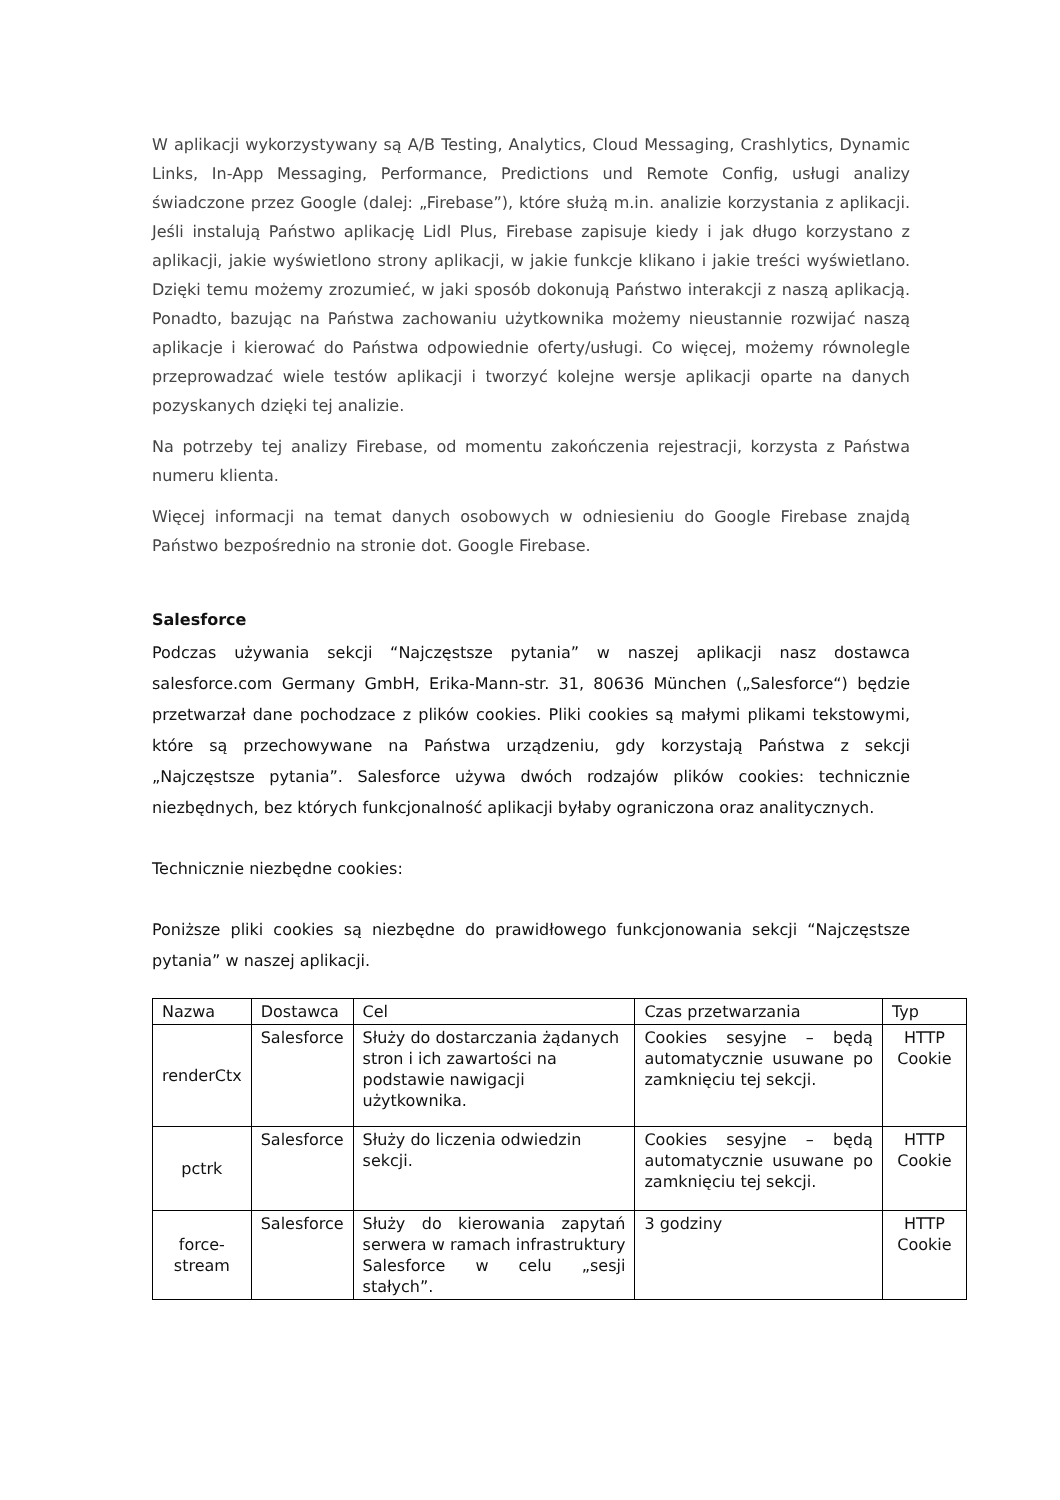W aplikacji wykorzystywany są A/B Testing, Analytics, Cloud Messaging, Crashlytics, Dynamic Links, In-App Messaging, Performance, Predictions und Remote Config, usługi analizy świadczone przez Google (dalej: „Firebase”), które służą m.in. analizie korzystania z aplikacji. Jeśli instalują Państwo aplikację Lidl Plus, Firebase zapisuje kiedy i jak długo korzystano z aplikacji, jakie wyświetlono strony aplikacji, w jakie funkcje klikano i jakie treści wyświetlano. Dzięki temu możemy zrozumieć, w jaki sposób dokonują Państwo interakcji z naszą aplikacją. Ponadto, bazując na Państwa zachowaniu użytkownika możemy nieustannie rozwijać naszą aplikacje i kierować do Państwa odpowiednie oferty/usługi. Co więcej, możemy równolegle przeprowadzać wiele testów aplikacji i tworzyć kolejne wersje aplikacji oparte na danych pozyskanych dzięki tej analizie.
Na potrzeby tej analizy Firebase, od momentu zakończenia rejestracji, korzysta z Państwa numeru klienta.
Więcej informacji na temat danych osobowych w odniesieniu do Google Firebase znajdą Państwo bezpośrednio na stronie dot. Google Firebase.
Salesforce
Podczas używania sekcji “Najczęstsze pytania” w naszej aplikacji nasz dostawca salesforce.com Germany GmbH, Erika-Mann-str. 31, 80636 München („Salesforce“) będzie przetwarzał dane pochodzace z plików cookies. Pliki cookies są małymi plikami tekstowymi, które są przechowywane na Państwa urządzeniu, gdy korzystają Państwa z sekcji „Najczęstsze pytania”. Salesforce używa dwóch rodzajów plików cookies: technicznie niezbędnych, bez których funkcjonalność aplikacji byłaby ograniczona oraz analitycznych.
Technicznie niezbędne cookies:
Poniższe pliki cookies są niezbędne do prawidłowego funkcjonowania sekcji “Najczęstsze pytania” w naszej aplikacji.
| Nazwa | Dostawca | Cel | Czas przetwarzania | Typ |
| renderCtx | Salesforce | Służy do dostarczania żądanych stron i ich zawartości na podstawie nawigacji użytkownika. | Cookies sesyjne – będą automatycznie usuwane po zamknięciu tej sekcji. | HTTP Cookie |
| pctrk | Salesforce | Służy do liczenia odwiedzin sekcji. | Cookies sesyjne – będą automatycznie usuwane po zamknięciu tej sekcji. | HTTP Cookie |
| force- stream | Salesforce | Służy do kierowania zapytań serwera w ramach infrastruktury Salesforce w celu „sesji stałych”. | 3 godziny | HTTP Cookie |